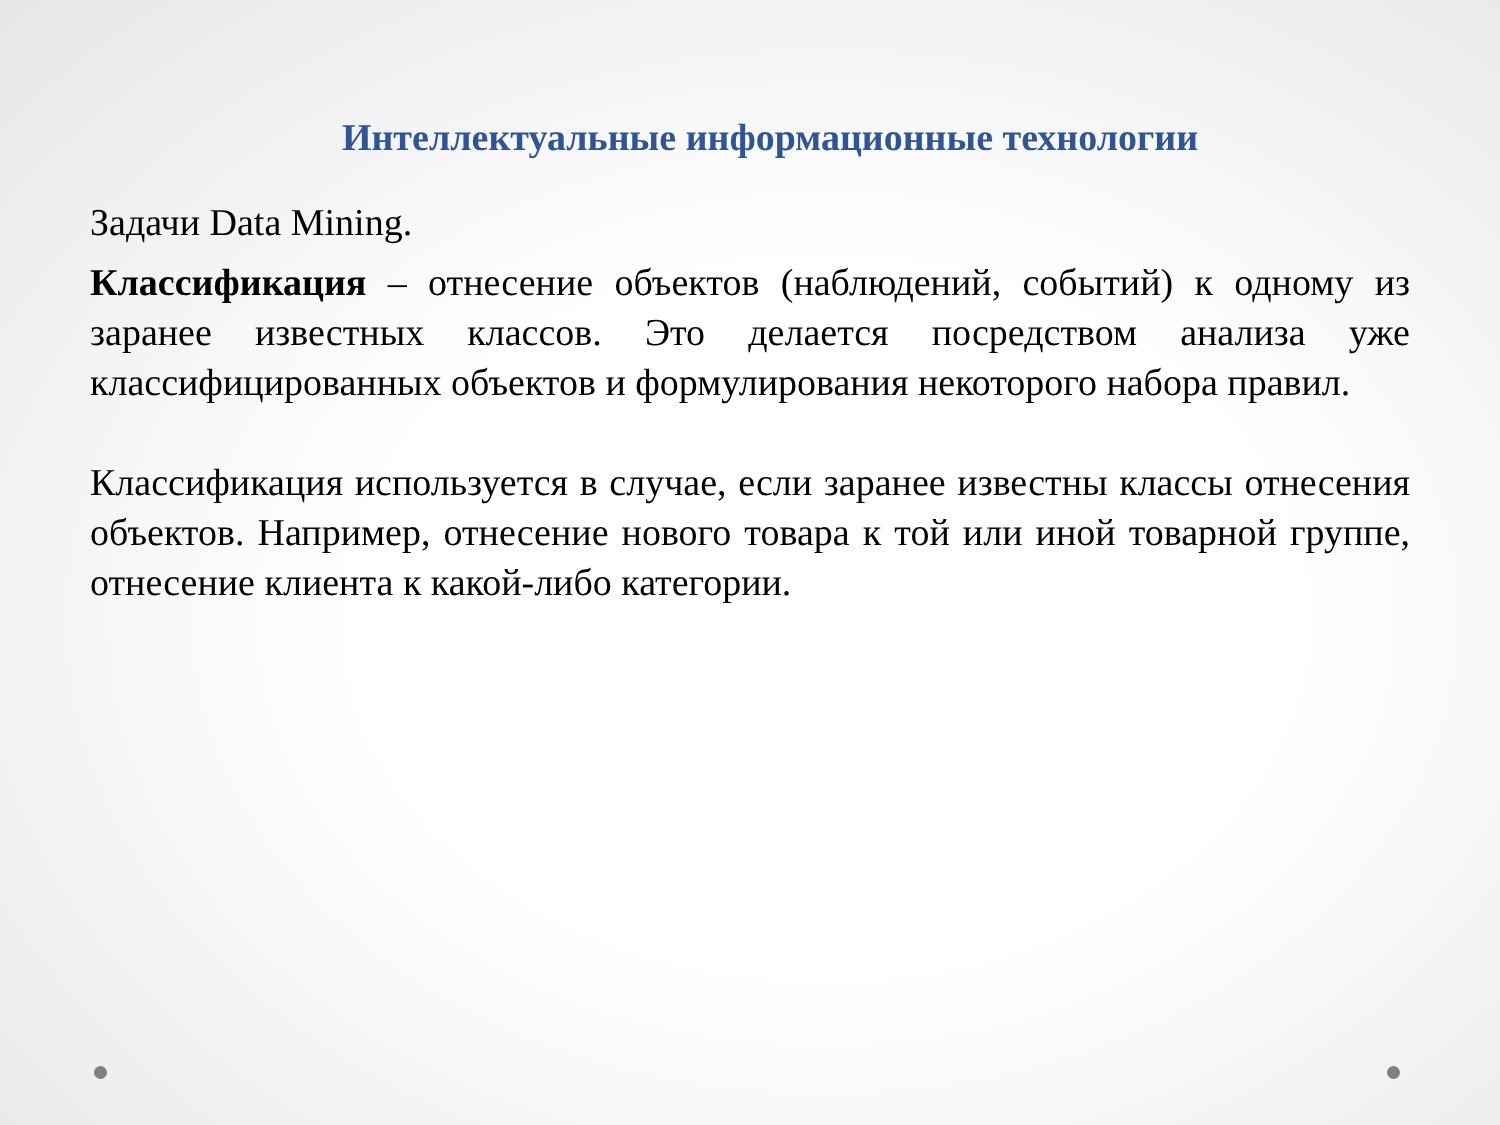Интеллектуальные информационные технологии
Задачи Data Mining.
Классификация – отнесение объектов (наблюдений, событий) к одному из заранее известных классов. Это делается посредством анализа уже классифицированных объектов и формулирования некоторого набора правил.
Классификация используется в случае, если заранее известны классы отнесения объектов. Например, отнесение нового товара к той или иной товарной группе, отнесение клиента к какой-либо категории.